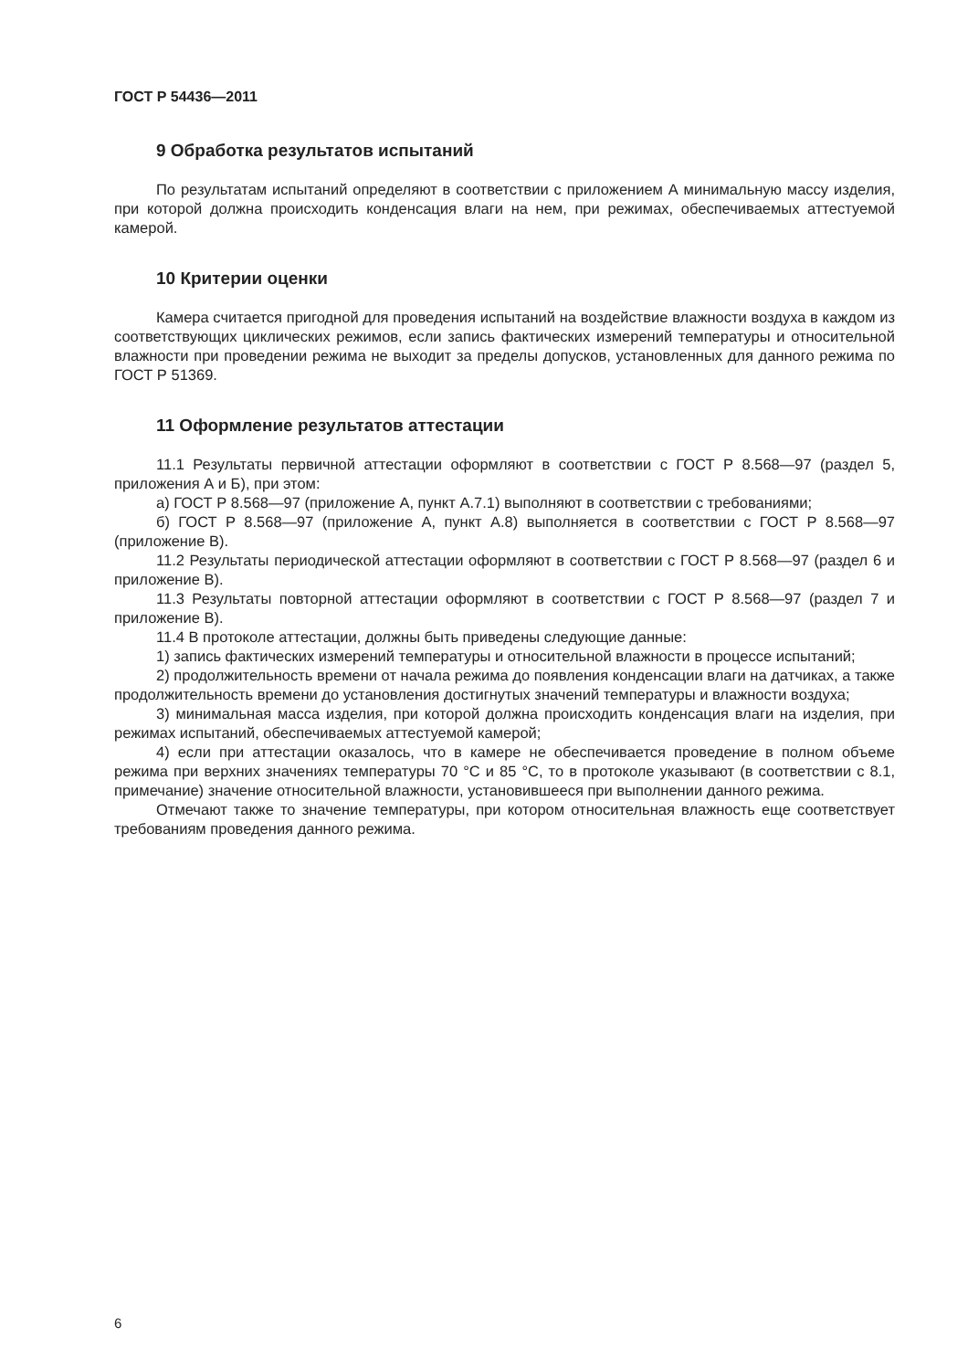ГОСТ Р 54436—2011
9 Обработка результатов испытаний
По результатам испытаний определяют в соответствии с приложением А минимальную массу изделия, при которой должна происходить конденсация влаги на нем, при режимах, обеспечиваемых аттестуемой камерой.
10 Критерии оценки
Камера считается пригодной для проведения испытаний на воздействие влажности воздуха в каждом из соответствующих циклических режимов, если запись фактических измерений температуры и относительной влажности при проведении режима не выходит за пределы допусков, установленных для данного режима по ГОСТ Р 51369.
11 Оформление результатов аттестации
11.1 Результаты первичной аттестации оформляют в соответствии с ГОСТ Р 8.568—97 (раздел 5, приложения А и Б), при этом:
а) ГОСТ Р 8.568—97 (приложение А, пункт А.7.1) выполняют в соответствии с требованиями;
б) ГОСТ Р 8.568—97 (приложение А, пункт А.8) выполняется в соответствии с ГОСТ Р 8.568—97 (приложение В).
11.2 Результаты периодической аттестации оформляют в соответствии с ГОСТ Р 8.568—97 (раздел 6 и приложение В).
11.3 Результаты повторной аттестации оформляют в соответствии с ГОСТ Р 8.568—97 (раздел 7 и приложение В).
11.4 В протоколе аттестации, должны быть приведены следующие данные:
1) запись фактических измерений температуры и относительной влажности в процессе испытаний;
2) продолжительность времени от начала режима до появления конденсации влаги на датчиках, а также продолжительность времени до установления достигнутых значений температуры и влажности воздуха;
3) минимальная масса изделия, при которой должна происходить конденсация влаги на изделия, при режимах испытаний, обеспечиваемых аттестуемой камерой;
4) если при аттестации оказалось, что в камере не обеспечивается проведение в полном объеме режима при верхних значениях температуры 70 °С и 85 °С, то в протоколе указывают (в соответствии с 8.1, примечание) значение относительной влажности, установившееся при выполнении данного режима.
Отмечают также то значение температуры, при котором относительная влажность еще соответствует требованиям проведения данного режима.
6